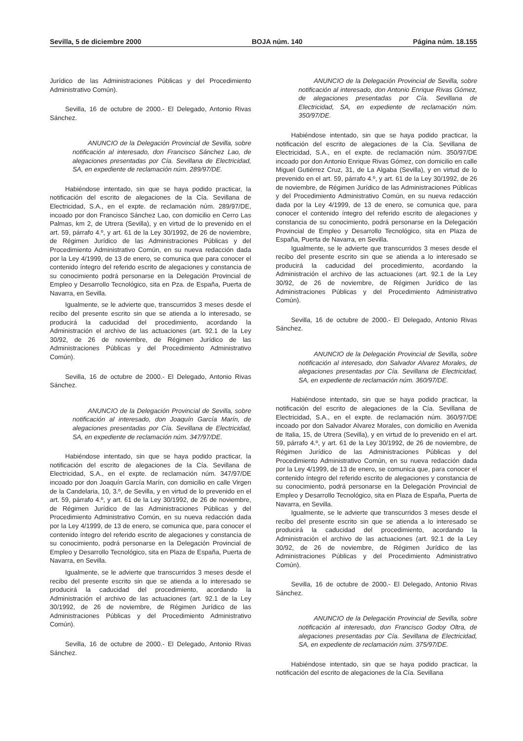Sevilla, 5 de diciembre 2000 BOJA núm. 140 Página núm. 18.155
Jurídico de las Administraciones Públicas y del Procedimiento Administrativo Común).
Sevilla, 16 de octubre de 2000.- El Delegado, Antonio Rivas Sánchez.
ANUNCIO de la Delegación Provincial de Sevilla, sobre notificación al interesado, don Francisco Sánchez Lao, de alegaciones presentadas por Cía. Sevillana de Electricidad, SA, en expediente de reclamación núm. 289/97/DE.
Habiéndose intentado, sin que se haya podido practicar, la notificación del escrito de alegaciones de la Cía. Sevillana de Electricidad, S.A., en el expte. de reclamación núm. 289/97/DE, incoado por don Francisco Sánchez Lao, con domicilio en Cerro Las Palmas, km 2, de Utrera (Sevilla), y en virtud de lo prevenido en el art. 59, párrafo 4.º, y art. 61 de la Ley 30/1992, de 26 de noviembre, de Régimen Jurídico de las Administraciones Públicas y del Procedimiento Administrativo Común, en su nueva redacción dada por la Ley 4/1999, de 13 de enero, se comunica que para conocer el contenido íntegro del referido escrito de alegaciones y constancia de su conocimiento podrá personarse en la Delegación Provincial de Empleo y Desarrollo Tecnológico, sita en Pza. de España, Puerta de Navarra, en Sevilla.
Igualmente, se le advierte que, transcurridos 3 meses desde el recibo del presente escrito sin que se atienda a lo interesado, se producirá la caducidad del procedimiento, acordando la Administración el archivo de las actuaciones (art. 92.1 de la Ley 30/92, de 26 de noviembre, de Régimen Jurídico de las Administraciones Públicas y del Procedimiento Administrativo Común).
Sevilla, 16 de octubre de 2000.- El Delegado, Antonio Rivas Sánchez.
ANUNCIO de la Delegación Provincial de Sevilla, sobre notificación al interesado, don Joaquín García Marín, de alegaciones presentadas por Cía. Sevillana de Electricidad, SA, en expediente de reclamación núm. 347/97/DE.
Habiéndose intentado, sin que se haya podido practicar, la notificación del escrito de alegaciones de la Cía. Sevillana de Electricidad, S.A., en el expte. de reclamación núm. 347/97/DE incoado por don Joaquín García Marín, con domicilio en calle Virgen de la Candelaria, 10, 3.º, de Sevilla, y en virtud de lo prevenido en el art. 59, párrafo 4.º, y art. 61 de la Ley 30/1992, de 26 de noviembre, de Régimen Jurídico de las Administraciones Públicas y del Procedimiento Administrativo Común, en su nueva redacción dada por la Ley 4/1999, de 13 de enero, se comunica que, para conocer el contenido íntegro del referido escrito de alegaciones y constancia de su conocimiento, podrá personarse en la Delegación Provincial de Empleo y Desarrollo Tecnológico, sita en Plaza de España, Puerta de Navarra, en Sevilla.
Igualmente, se le advierte que transcurridos 3 meses desde el recibo del presente escrito sin que se atienda a lo interesado se producirá la caducidad del procedimiento, acordando la Administración el archivo de las actuaciones (art. 92.1 de la Ley 30/1992, de 26 de noviembre, de Régimen Jurídico de las Administraciones Públicas y del Procedimiento Administrativo Común).
Sevilla, 16 de octubre de 2000.- El Delegado, Antonio Rivas Sánchez.
ANUNCIO de la Delegación Provincial de Sevilla, sobre notificación al interesado, don Antonio Enrique Rivas Gómez, de alegaciones presentadas por Cía. Sevillana de Electricidad, SA, en expediente de reclamación núm. 350/97/DE.
Habiéndose intentado, sin que se haya podido practicar, la notificación del escrito de alegaciones de la Cía. Sevillana de Electricidad, S.A., en el expte. de reclamación núm. 350/97/DE incoado por don Antonio Enrique Rivas Gómez, con domicilio en calle Miguel Gutiérrez Cruz, 31, de La Algaba (Sevilla), y en virtud de lo prevenido en el art. 59, párrafo 4.º, y art. 61 de la Ley 30/1992, de 26 de noviembre, de Régimen Jurídico de las Administraciones Públicas y del Procedimiento Administrativo Común, en su nueva redacción dada por la Ley 4/1999, de 13 de enero, se comunica que, para conocer el contenido íntegro del referido escrito de alegaciones y constancia de su conocimiento, podrá personarse en la Delegación Provincial de Empleo y Desarrollo Tecnológico, sita en Plaza de España, Puerta de Navarra, en Sevilla.
Igualmente, se le advierte que transcurridos 3 meses desde el recibo del presente escrito sin que se atienda a lo interesado se producirá la caducidad del procedimiento, acordando la Administración el archivo de las actuaciones (art. 92.1 de la Ley 30/92, de 26 de noviembre, de Régimen Jurídico de las Administraciones Públicas y del Procedimiento Administrativo Común).
Sevilla, 16 de octubre de 2000.- El Delegado, Antonio Rivas Sánchez.
ANUNCIO de la Delegación Provincial de Sevilla, sobre notificación al interesado, don Salvador Alvarez Morales, de alegaciones presentadas por Cía. Sevillana de Electricidad, SA, en expediente de reclamación núm. 360/97/DE.
Habiéndose intentado, sin que se haya podido practicar, la notificación del escrito de alegaciones de la Cía. Sevillana de Electricidad, S.A., en el expte. de reclamación núm. 360/97/DE incoado por don Salvador Alvarez Morales, con domicilio en Avenida de Italia, 15, de Utrera (Sevilla), y en virtud de lo prevenido en el art. 59, párrafo 4.º, y art. 61 de la Ley 30/1992, de 26 de noviembre, de Régimen Jurídico de las Administraciones Públicas y del Procedimiento Administrativo Común, en su nueva redacción dada por la Ley 4/1999, de 13 de enero, se comunica que, para conocer el contenido íntegro del referido escrito de alegaciones y constancia de su conocimiento, podrá personarse en la Delegación Provincial de Empleo y Desarrollo Tecnológico, sita en Plaza de España, Puerta de Navarra, en Sevilla.
Igualmente, se le advierte que transcurridos 3 meses desde el recibo del presente escrito sin que se atienda a lo interesado se producirá la caducidad del procedimiento, acordando la Administración el archivo de las actuaciones (art. 92.1 de la Ley 30/92, de 26 de noviembre, de Régimen Jurídico de las Administraciones Públicas y del Procedimiento Administrativo Común).
Sevilla, 16 de octubre de 2000.- El Delegado, Antonio Rivas Sánchez.
ANUNCIO de la Delegación Provincial de Sevilla, sobre notificación al interesado, don Francisco Godoy Oltra, de alegaciones presentadas por Cía. Sevillana de Electricidad, SA, en expediente de reclamación núm. 375/97/DE.
Habiéndose intentado, sin que se haya podido practicar, la notificación del escrito de alegaciones de la Cía. Sevillana